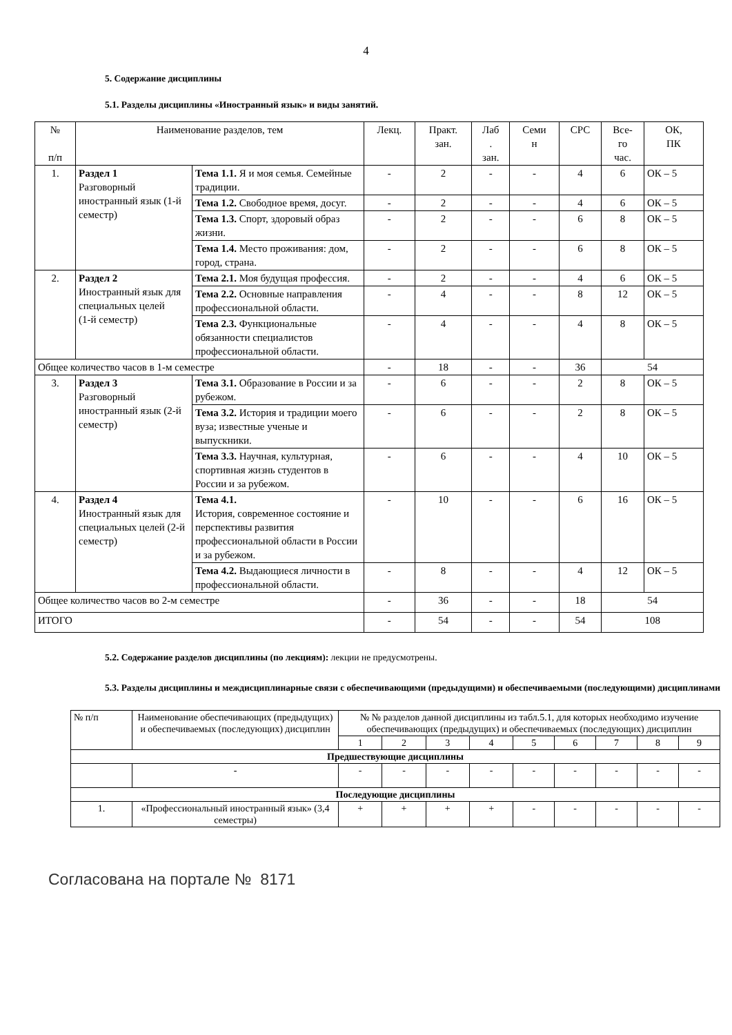4
5. Содержание дисциплины
5.1. Разделы дисциплины «Иностранный язык» и виды занятий.
| № п/п | Наименование разделов, тем | | Лекц. | Практ. зан. | Лаб . зан. | Семи н | СРС | Все- го час. | ОК, ПК |
| 1. | Раздел 1 Разговорный иностранный язык (1-й семестр) | Тема 1.1. Я и моя семья. Семейные традиции. | - | 2 | - | - | 4 | 6 | ОК – 5 |
| | | Тема 1.2. Свободное время, досуг. | - | 2 | - | - | 4 | 6 | ОК – 5 |
| | | Тема 1.3. Спорт, здоровый образ жизни. | - | 2 | - | - | 6 | 8 | ОК – 5 |
| | | Тема 1.4. Место проживания: дом, город, страна. | - | 2 | - | - | 6 | 8 | ОК – 5 |
| 2. | Раздел 2 Иностранный язык для специальных целей (1-й семестр) | Тема 2.1. Моя будущая профессия. | - | 2 | - | - | 4 | 6 | ОК – 5 |
| | | Тема 2.2. Основные направления профессиональной области. | - | 4 | - | - | 8 | 12 | ОК – 5 |
| | | Тема 2.3. Функциональные обязанности специалистов профессиональной области. | - | 4 | - | - | 4 | 8 | ОК – 5 |
| Общее количество часов в 1-м семестре | | | - | 18 | - | - | 36 | 54 | |
| 3. | Раздел 3 Разговорный иностранный язык (2-й семестр) | Тема 3.1. Образование в России и за рубежом. | - | 6 | - | - | 2 | 8 | ОК – 5 |
| | | Тема 3.2. История и традиции моего вуза; известные ученые и выпускники. | - | 6 | - | - | 2 | 8 | ОК – 5 |
| | | Тема 3.3. Научная, культурная, спортивная жизнь студентов в России и за рубежом. | - | 6 | - | - | 4 | 10 | ОК – 5 |
| 4. | Раздел 4 Иностранный язык для специальных целей (2-й семестр) | Тема 4.1. История, современное состояние и перспективы развития профессиональной области в России и за рубежом. | - | 10 | - | - | 6 | 16 | ОК – 5 |
| | | Тема 4.2. Выдающиеся личности в профессиональной области. | - | 8 | - | - | 4 | 12 | ОК – 5 |
| Общее количество часов во 2-м семестре | | | - | 36 | - | - | 18 | 54 | |
| ИТОГО | | | - | 54 | - | - | 54 | 108 | |
5.2. Содержание разделов дисциплины (по лекциям): лекции не предусмотрены.
5.3. Разделы дисциплины и междисциплинарные связи с обеспечивающими (предыдущими) и обеспечиваемыми (последующими) дисциплинами
| № п/п | Наименование обеспечивающих (предыдущих) и обеспечиваемых (последующих) дисциплин | № № разделов данной дисциплины из табл.5.1, для которых необходимо изучение обеспечивающих (предыдущих) и обеспечиваемых (последующих) дисциплин | | | | | | | | |
| | | 1 | 2 | 3 | 4 | 5 | 6 | 7 | 8 | 9 |
| Предшествующие дисциплины | | | | | | | | | | |
| | - | - | - | - | - | - | - | - | - | - |
| Последующие дисциплины | | | | | | | | | | |
| 1. | «Профессиональный иностранный язык» (3,4 семестры) | + | + | + | + | - | - | - | - | - |
Согласована на портале № 8171